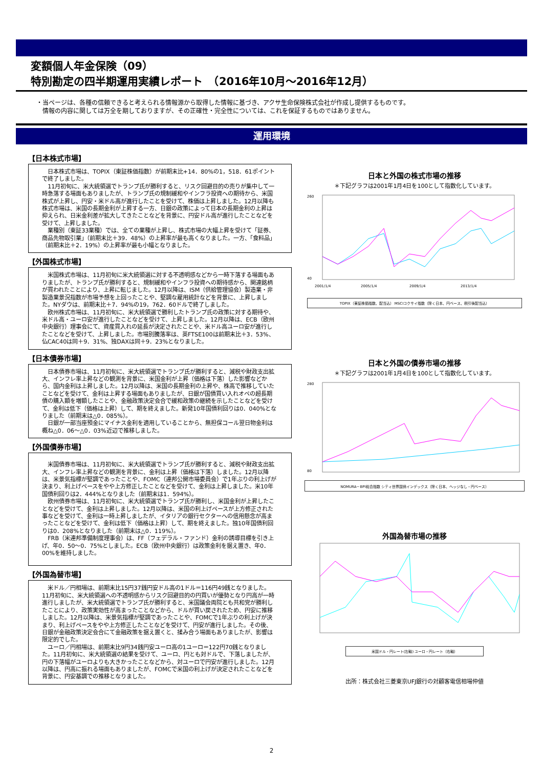変額個人年金保険（09）
特別勘定の四半期運用実績レポート　（2016年10月～2016年12月）
・当ページは、各種の信頼できると考えられる情報源から取得した情報に基づき、アクサ生命保険株式会社が作成し提供するものです。
　情報の内容に関しては万全を期しておりますが、その正確性・完全性については、これを保証するものではありません。
運用環境
【日本株式市場】
日本株式市場は、TOPIX（東証株価指数）が前期末比+14．80%の1，518．61ポイントで終了しました。
11月初旬に、米大統領選でトランプ氏が勝利すると、リスク回避目的の売りが集中して一時急落する場面もありましたが、トランプ氏の規制緩和やインフラ投資への期待から、米国株式が上昇し、円安・米ドル高が進行したことを受けて、株価は上昇しました。12月以降も株式市場は、米国の長期金利が上昇する一方、日銀の政策によって日本の長期金利の上昇は抑えられ、日米金利差が拡大してきたことなどを背景に、円安ドル高が進行したことなどを受けて、上昇しました。
業種別（東証33業種）では、全ての業種が上昇し、株式市場の大幅上昇を受けて「証券、商品先物取引業」（前期末比＋39．48%）の上昇率が最も高くなりました。一方、「食料品」（前期末比＋2．19%）の上昇率が最も小幅となりました。
【外国株式市場】
米国株式市場は、11月初旬に米大統領選に対する不透明感などから一時下落する場面もありましたが、トランプ氏が勝利すると、規制緩和やインフラ投資への期待感から、関連銘柄が買われたことにより、上昇に転じました。12月以降は、ISM（供給管理協会）製造業・非製造業景況指数が市場予想を上回ったことや、堅調な雇用統計などを背景に、上昇しました。NYダウは、前期末比＋7．94%の19，762．60ドルで終了しました。
欧州株式市場は、11月初旬に、米大統領選で勝利したトランプ氏の政策に対する期待や、米ドル高・ユーロ安が進行したことなどを受けて、上昇しました。12月以降は、ECB（欧州中央銀行）理事会にて、資産買入れの延長が決定されたことや、米ドル高ユーロ安が進行したことなどを受けて、上昇しました。市場別騰落率は、英FTSE100は前期末比＋3．53%、仏CAC40は同＋9．31%、独DAXは同＋9．23%となりました。
【日本債券市場】
日本債券市場は、11月初旬に、米大統領選でトランプ氏が勝利すると、減税や財政支出拡大、インフレ率上昇などの観測を背景に、米国金利が上昇（価格は下落）した影響などから、国内金利は上昇しました。12月以降は、米国の長期金利の上昇や、株高で推移していたことなどを受けて、金利は上昇する場面もありましたが、日銀が国債買い入れオペの超長期債の購入額を増額したことや、金融政策決定会合で緩和政策の継続を示したことなどを受けて、金利は低下（価格は上昇）して、期を終えました。新発10年国債利回りは0．040%となりました（前期末は△0．085%）。
日銀が一部当座預金にマイナス金利を適用していることから、無担保コール翌日物金利は概ね△0．06～△0．03%近辺で推移しました。
【外国債券市場】
米国債券市場は、11月初旬に、米大統領選でトランプ氏が勝利すると、減税や財政支出拡大、インフレ率上昇などの観測を背景に、金利は上昇（価格は下落）しました。12月以降は、米景気指標が堅調であったことや、FOMC（連邦公開市場委員会）で1年ぶりの利上げが決まり、利上げペースをやや上方修正したことなどを受けて、金利は上昇しました。米10年国債利回りは2．444%となりました（前期末は1．594%）。
欧州債券市場は、11月初旬に、米大統領選でトランプ氏が勝利し、米国金利が上昇したことなどを受けて、金利は上昇しました。12月以降は、米国の利上げペースが上方修正された事などを受けて、金利は一時上昇しましたが、イタリアの銀行セクターへの信用懸念が高まったことなどを受けて、金利は低下（価格は上昇）して、期を終えました。独10年国債利回りは0．208%となりました（前期末は△0．119%）。
FRB（米連邦準備制度理事会）は、FF（フェデラル・ファンド）金利の誘導目標を引き上げ、年0．50～0．75%としました。ECB（欧州中央銀行）は政策金利を据え置き、年0．00%を維持しました。
【外国為替市場】
米ドル／円相場は、前期末比15円37銭円安ドル高の1ドル＝116円49銭となりました。11月初旬に、米大統領選への不透明感からリスク回避目的の円買いが優勢となり円高が一時進行しましたが、米大統領選でトランプ氏が勝利すると、米国議会両院とも共和党が勝利したことにより、政策実効性が高まったことなどから、ドルが買い戻されたため、円安に推移しました。12月以降は、米景気指標が堅調であったことや、FOMCで1年ぶりの利上げが決まり、利上げペースをやや上方修正したことなどを受けて、円安が進行しました。その後、日銀が金融政策決定会合にて金融政策を据え置くと、揉み合う場面もありましたが、影響は限定的でした。
ユーロ／円相場は、前期末比9円34銭円安ユーロ高の1ユーロ＝122円70銭となりました。11月初旬に、米大統領選の結果を受けて、ユーロ、円とも対ドルで、下落しましたが、円の下落幅がユーロよりも大きかったことなどから、対ユーロで円安が進行しました。12月以降は、円高に振れる場面もありましたが、FOMCで米国の利上げが決定されたことなどを背景に、円安基調での推移となりました。
日本と外国の株式市場の推移
＊下記グラフは2001年1月4日を100として指数化しています。
260
40
2001/1/4
2005/1/4
2009/1/4
2013/1/4
TOPIX（東証株価指数、配当込） MSCIコクサイ指数（除く日本、円ベース、税引後配当込）
日本と外国の債券市場の推移
＊下記グラフは2001年1月4日を100として指数化しています。
280
80
NOMURA－BPI総合指数 シティ世界国債インデックス（除く日本、ヘッジなし・円ベース）
外国為替市場の推移
米国ドル・円レート(左軸) ユーロ・円レート（右軸）
出所：株式会社三菱東京UFJ銀行の対顧客電信相場仲値
2